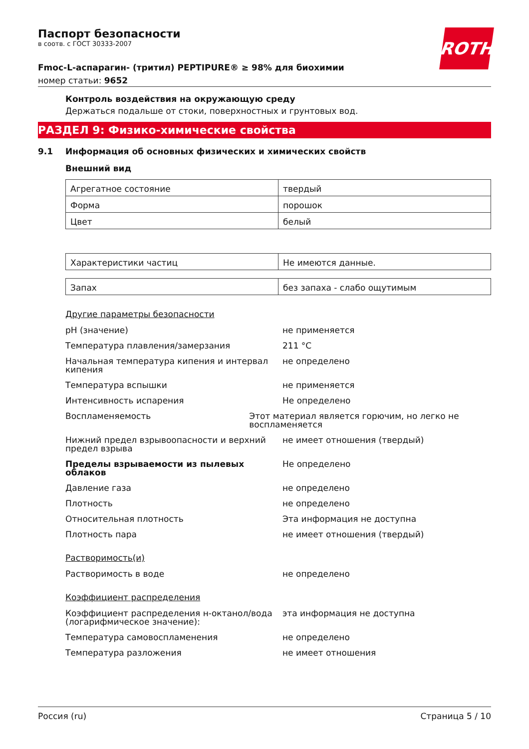ROTH
Паспорт безопасности
в соотв. с ГОСТ 30333-2007
Fmoc-L-аспарагин- (тритил) PEPTIPURE® ≥ 98% для биохимии
номер статьи: 9652
Контроль воздействия на окружающую среду
Держаться подальше от стоки, поверхностных и грунтовых вод.
РАЗДЕЛ 9: Физико-химические свойства
9.1 Информация об основных физических и химических свойств
Внешний вид
| Агрегатное состояние | твердый |
| Форма | порошок |
| Цвет | белый |
| Характеристики частиц | Не имеются данные. |
| Запах | без запаха - слабо ощутимым |
Другие параметры безопасности
pH (значение) не применяется
Температура плавления/замерзания 211 °C
Начальная температура кипения и интервал кипения
не определено
Температура вспышки не применяется
Интенсивность испарения Не определено
Воспламеняемость Этот материал является горючим, но легко не воспламеняется
Нижний предел взрывоопасности и верхний предел взрыва
не имеет отношения (твердый)
Пределы взрываемости из пылевых облаков Не определено
Давление газа не определено
Плотность не определено
Относительная плотность Эта информация не доступна
Плотность пара не имеет отношения (твердый)
Растворимость(и)
Растворимость в воде не определено
Коэффициент распределения
Коэффициент распределения н-октанол/вода (логарифмическое значение):
эта информация не доступна
Температура самовоспламенения не определено
Температура разложения не имеет отношения
Россия (ru) Страница 5 / 10